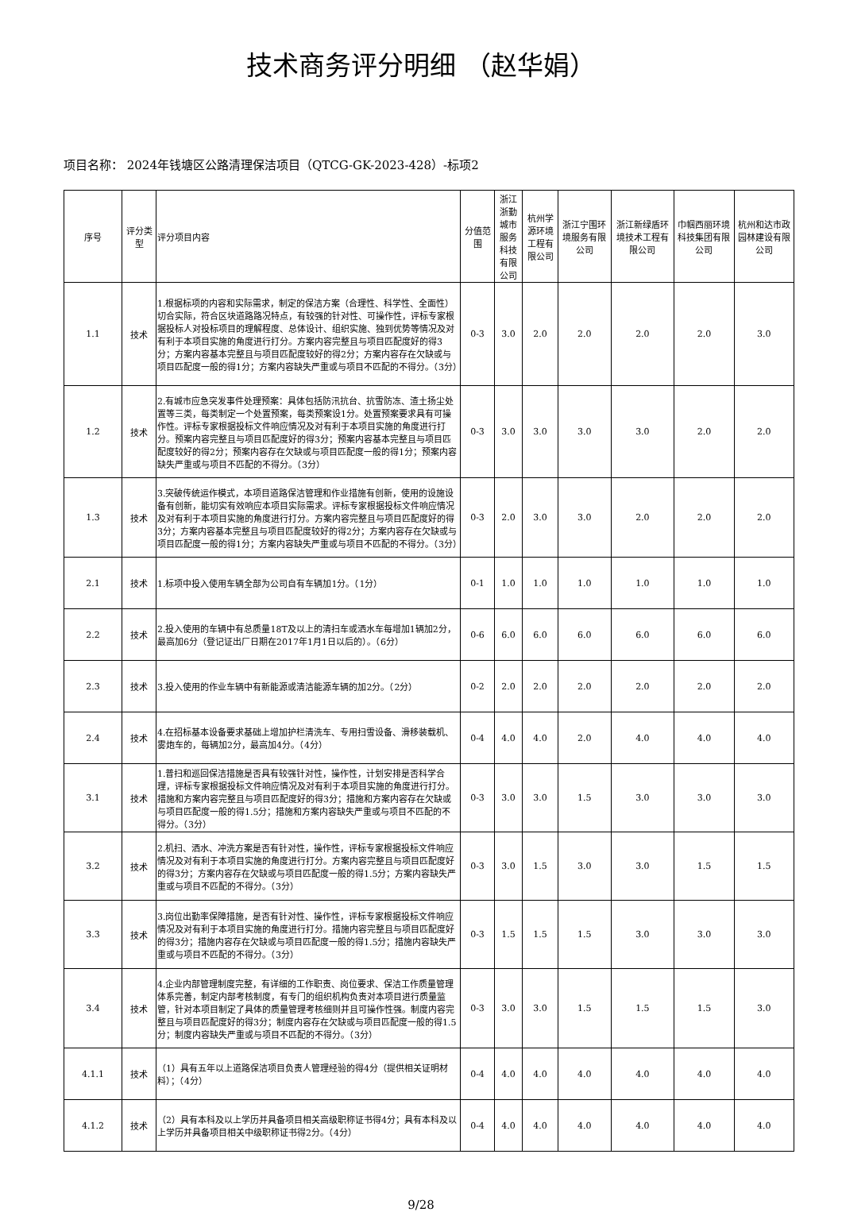技术商务评分明细 （赵华娟）
项目名称： 2024年钱塘区公路清理保洁项目（QTCG-GK-2023-428）-标项2
| 序号 | 评分类型 | 评分项目内容 | 分值范围 | 浙江浙勤城市服务科技有限公司 | 杭州学源环境工程有限公司 | 浙江宁围环境服务有限公司 | 浙江新绿盾环境技术工程有限公司 | 巾帼西丽环境科技集团有限公司 | 杭州和达市政园林建设有限公司 |
| --- | --- | --- | --- | --- | --- | --- | --- | --- | --- |
| 1.1 | 技术 | 1.根据标项的内容和实际需求，制定的保洁方案（合理性、科学性、全面性）切合实际，符合区块道路路况特点，有较强的针对性、可操作性，评标专家根据投标人对投标项目的理解程度、总体设计、组织实施、独到优势等情况及对有利于本项目实施的角度进行打分。方案内容完整且与项目匹配度好的得3分；方案内容基本完整且与项目匹配度较好的得2分；方案内容存在欠缺或与项目匹配度一般的得1分；方案内容缺失严重或与项目不匹配的不得分。（3分） | 0-3 | 3.0 | 2.0 | 2.0 | 2.0 | 2.0 | 3.0 |
| 1.2 | 技术 | 2.有城市应急突发事件处理预案：具体包括防汛抗台、抗雪防冻、渣土扬尘处置等三类，每类制定一个处置预案，每类预案设1分。处置预案要求具有可操作性。评标专家根据投标文件响应情况及对有利于本项目实施的角度进行打分。预案内容完整且与项目匹配度好的得3分；预案内容基本完整且与项目匹配度较好的得2分；预案内容存在欠缺或与项目匹配度一般的得1分；预案内容缺失严重或与项目不匹配的不得分。（3分） | 0-3 | 3.0 | 3.0 | 3.0 | 3.0 | 2.0 | 2.0 |
| 1.3 | 技术 | 3.突破传统运作模式，本项目道路保洁管理和作业措施有创新，使用的设施设备有创新，能切实有效响应本项目实际需求。评标专家根据投标文件响应情况及对有利于本项目实施的角度进行打分。方案内容完整且与项目匹配度好的得3分；方案内容基本完整且与项目匹配度较好的得2分；方案内容存在欠缺或与项目匹配度一般的得1分；方案内容缺失严重或与项目不匹配的不得分。（3分） | 0-3 | 2.0 | 3.0 | 3.0 | 2.0 | 2.0 | 2.0 |
| 2.1 | 技术 | 1.标项中投入使用车辆全部为公司自有车辆加1分。（1分） | 0-1 | 1.0 | 1.0 | 1.0 | 1.0 | 1.0 | 1.0 |
| 2.2 | 技术 | 2.投入使用的车辆中有总质量18T及以上的清扫车或洒水车每增加1辆加2分，最高加6分（登记证出厂日期在2017年1月1日以后的）。（6分） | 0-6 | 6.0 | 6.0 | 6.0 | 6.0 | 6.0 | 6.0 |
| 2.3 | 技术 | 3.投入使用的作业车辆中有新能源或清洁能源车辆的加2分。（2分） | 0-2 | 2.0 | 2.0 | 2.0 | 2.0 | 2.0 | 2.0 |
| 2.4 | 技术 | 4.在招标基本设备要求基础上增加护栏清洗车、专用扫雪设备、滑移装载机、雾炮车的，每辆加2分，最高加4分。（4分） | 0-4 | 4.0 | 4.0 | 2.0 | 4.0 | 4.0 | 4.0 |
| 3.1 | 技术 | 1.普扫和巡回保洁措施是否具有较强针对性，操作性，计划安排是否科学合理，评标专家根据投标文件响应情况及对有利于本项目实施的角度进行打分。措施和方案内容完整且与项目匹配度好的得3分；措施和方案内容存在欠缺或与项目匹配度一般的得1.5分；措施和方案内容缺失严重或与项目不匹配的不得分。（3分） | 0-3 | 3.0 | 3.0 | 1.5 | 3.0 | 3.0 | 3.0 |
| 3.2 | 技术 | 2.机扫、洒水、冲洗方案是否有针对性，操作性，评标专家根据投标文件响应情况及对有利于本项目实施的角度进行打分。方案内容完整且与项目匹配度好的得3分；方案内容存在欠缺或与项目匹配度一般的得1.5分；方案内容缺失严重或与项目不匹配的不得分。（3分） | 0-3 | 3.0 | 1.5 | 3.0 | 3.0 | 1.5 | 1.5 |
| 3.3 | 技术 | 3.岗位出勤率保障措施，是否有针对性、操作性，评标专家根据投标文件响应情况及对有利于本项目实施的角度进行打分。措施内容完整且与项目匹配度好的得3分；措施内容存在欠缺或与项目匹配度一般的得1.5分；措施内容缺失严重或与项目不匹配的不得分。（3分） | 0-3 | 1.5 | 1.5 | 1.5 | 3.0 | 3.0 | 3.0 |
| 3.4 | 技术 | 4.企业内部管理制度完整，有详细的工作职责、岗位要求、保洁工作质量管理体系完善，制定内部考核制度，有专门的组织机构负责对本项目进行质量监管，针对本项目制定了具体的质量管理考核细则并且可操作性强。制度内容完整且与项目匹配度好的得3分；制度内容存在欠缺或与项目匹配度一般的得1.5分；制度内容缺失严重或与项目不匹配的不得分。（3分） | 0-3 | 3.0 | 3.0 | 1.5 | 1.5 | 1.5 | 3.0 |
| 4.1.1 | 技术 | （1）具有五年以上道路保洁项目负责人管理经验的得4分（提供相关证明材料）；（4分） | 0-4 | 4.0 | 4.0 | 4.0 | 4.0 | 4.0 | 4.0 |
| 4.1.2 | 技术 | （2）具有本科及以上学历并具备项目相关高级职称证书得4分；具有本科及以上学历并具备项目相关中级职称证书得2分。（4分） | 0-4 | 4.0 | 4.0 | 4.0 | 4.0 | 4.0 | 4.0 |
9/28